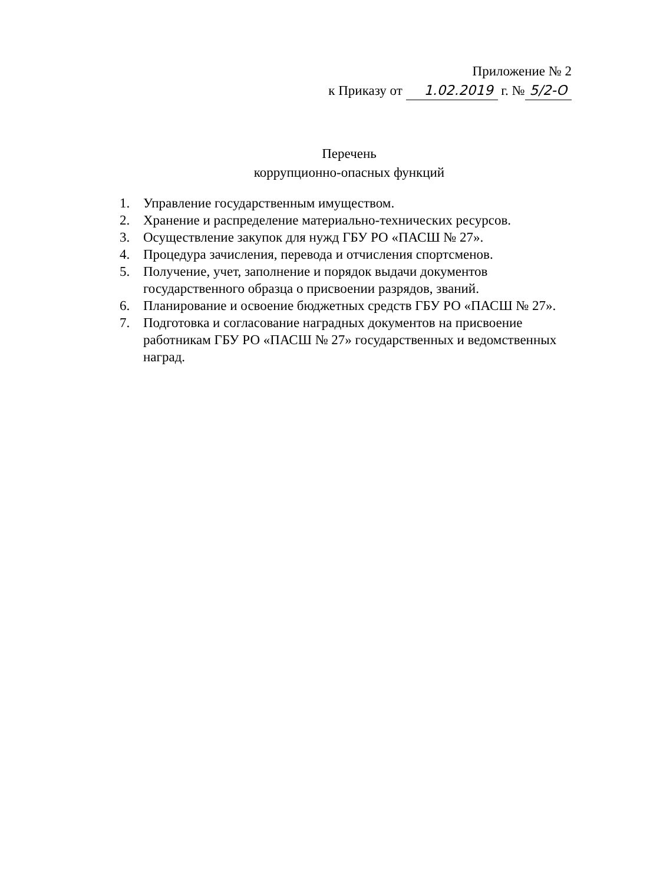Приложение № 2
к Приказу от 1.02.2019 г. № 5/2-О
Перечень
коррупционно-опасных функций
1. Управление государственным имуществом.
2. Хранение и распределение материально-технических ресурсов.
3. Осуществление закупок для нужд ГБУ РО «ПАСШ № 27».
4. Процедура зачисления, перевода и отчисления спортсменов.
5. Получение, учет, заполнение и порядок выдачи документов государственного образца о присвоении разрядов, званий.
6. Планирование и освоение бюджетных средств ГБУ РО «ПАСШ № 27».
7. Подготовка и согласование наградных документов на присвоение работникам ГБУ РО «ПАСШ № 27» государственных и ведомственных наград.